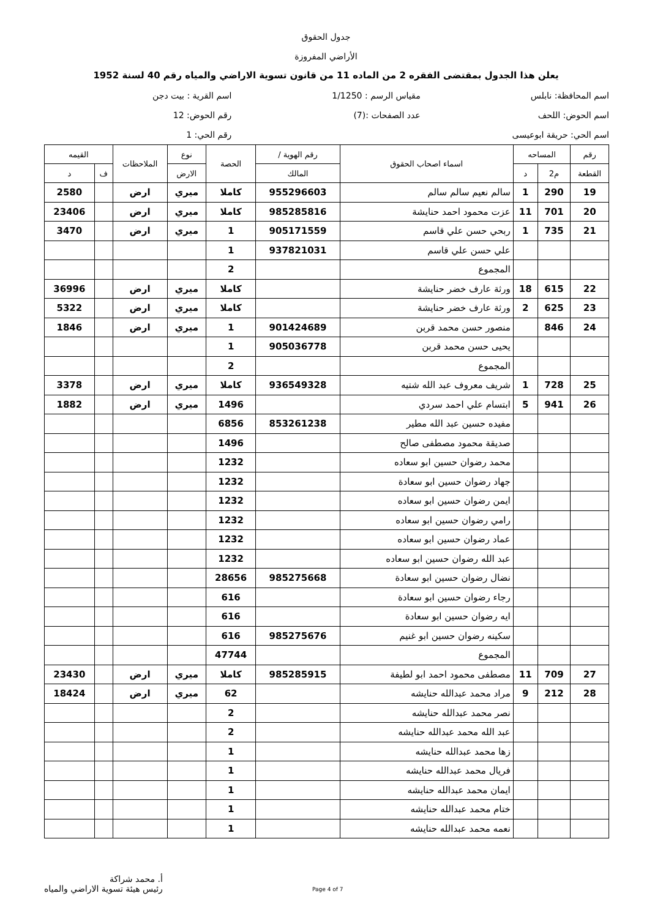جدول الحقوق
الأراضي المفروزة
يعلن هذا الجدول بمقتضى الفقره 2 من الماده 11 من قانون تسوية الاراضي والمياه رقم 40 لسنة 1952
اسم المحافظة: نابلس مقياس الرسم : 1/1250 اسم القرية : بيت دجن
اسم الحوض: اللحف عدد الصفحات :(7) رقم الحوض: 12
اسم الحي: حريقة ابوعيسى رقم الحي: 1
| رقم | المساحه | | اسماء اصحاب الحقوق | رقم الهوية / | الحصة | نوع | الملاحظات | القيمه | |
| --- | --- | --- | --- | --- | --- | --- | --- | --- | --- |
| القطعة | م2 | د | | المالك | | الارض | | ف | د |
| 19 | 290 | 1 | سالم نعيم سالم سالم | 955296603 | كاملا | ميري | ارض | | 2580 |
| 20 | 701 | 11 | عزت محمود احمد حنايشة | 985285816 | كاملا | ميري | ارض | | 23406 |
| 21 | 735 | 1 | ربحي حسن علي قاسم | 905171559 | 1 | ميري | ارض | | 3470 |
| | | | علي حسن علي قاسم | 937821031 | 1 | | | | |
| | | | المجموع | | 2 | | | | |
| 22 | 615 | 18 | ورثة عارف خضر حنايشة | | كاملا | ميري | ارض | | 36996 |
| 23 | 625 | 2 | ورثة عارف خضر حنايشة | | كاملا | ميري | ارض | | 5322 |
| 24 | 846 | | منصور حسن محمد قربن | 901424689 | 1 | ميري | ارض | | 1846 |
| | | | يحيى حسن محمد قربن | 905036778 | 1 | | | | |
| | | | المجموع | | 2 | | | | |
| 25 | 728 | 1 | شريف معروف عبد الله شتيه | 936549328 | كاملا | ميري | ارض | | 3378 |
| 26 | 941 | 5 | ابتسام علي احمد سردي | | 1496 | ميري | ارض | | 1882 |
| | | | مفيده حسين عبد الله مطير | 853261238 | 6856 | | | | |
| | | | صديقة محمود مصطفى صالح | | 1496 | | | | |
| | | | محمد رضوان حسين ابو سعاده | | 1232 | | | | |
| | | | جهاد رضوان حسين ابو سعادة | | 1232 | | | | |
| | | | ايمن رضوان حسين ابو سعاده | | 1232 | | | | |
| | | | رامي رضوان حسين ابو سعاده | | 1232 | | | | |
| | | | عماد رضوان حسين ابو سعاده | | 1232 | | | | |
| | | | عبد الله رضوان حسين ابو سعاده | | 1232 | | | | |
| | | | نضال رضوان حسين ابو سعادة | 985275668 | 28656 | | | | |
| | | | رجاء رضوان حسين ابو سعادة | | 616 | | | | |
| | | | ايه رضوان حسين ابو سعادة | | 616 | | | | |
| | | | سكينه رضوان حسين ابو غنيم | 985275676 | 616 | | | | |
| | | | المجموع | | 47744 | | | | |
| 27 | 709 | 11 | مصطفى محمود احمد ابو لطيفة | 985285915 | كاملا | ميري | ارض | | 23430 |
| 28 | 212 | 9 | مراد محمد عبدالله حنايشه | | 62 | ميري | ارض | | 18424 |
| | | | نصر محمد عبدالله حنايشه | | 2 | | | | |
| | | | عبد الله محمد عبدالله حنايشه | | 2 | | | | |
| | | | زها محمد عبدالله حنايشه | | 1 | | | | |
| | | | فريال محمد عبدالله حنايشه | | 1 | | | | |
| | | | ايمان محمد عبدالله حنايشه | | 1 | | | | |
| | | | ختام محمد عبدالله حنايشه | | 1 | | | | |
| | | | نعمه محمد عبدالله حنايشه | | 1 | | | | |
أ. محمد شراكة
رئيس هيئة تسوية الاراضي والمياه
Page 4 of 7